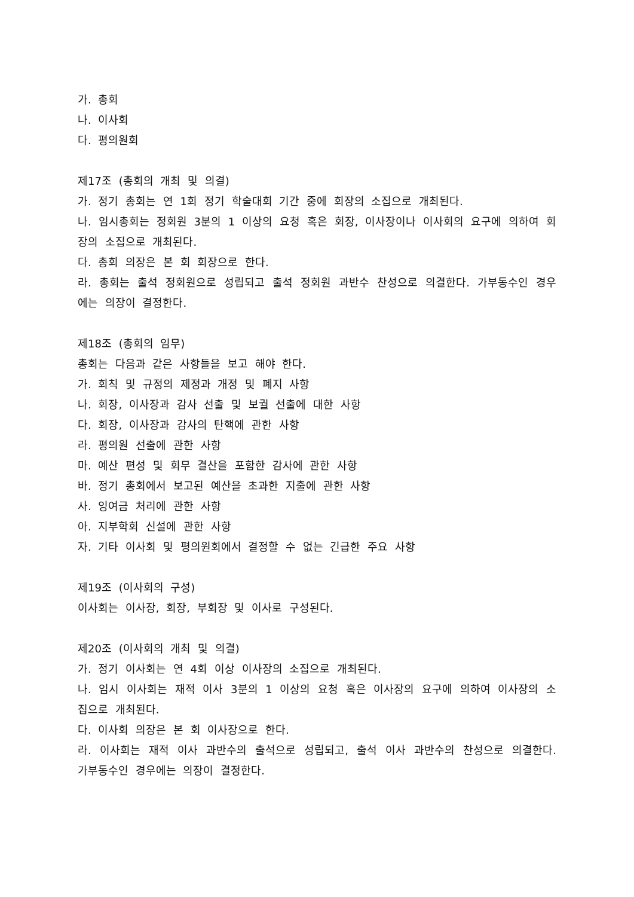가. 총회
나. 이사회
다. 평의원회
제17조 (총회의 개최 및 의결)
가. 정기 총회는 연 1회 정기 학술대회 기간 중에 회장의 소집으로 개최된다.
나. 임시총회는 정회원 3분의 1 이상의 요청 혹은 회장, 이사장이나 이사회의 요구에 의하여 회장의 소집으로 개최된다.
다. 총회 의장은 본 회 회장으로 한다.
라. 총회는 출석 정회원으로 성립되고 출석 정회원 과반수 찬성으로 의결한다. 가부동수인 경우에는 의장이 결정한다.
제18조 (총회의 임무)
총회는 다음과 같은 사항들을 보고 해야 한다.
가. 회칙 및 규정의 제정과 개정 및 폐지 사항
나. 회장, 이사장과 감사 선출 및 보궐 선출에 대한 사항
다. 회장, 이사장과 감사의 탄핵에 관한 사항
라. 평의원 선출에 관한 사항
마. 예산 편성 및 회무 결산을 포함한 감사에 관한 사항
바. 정기 총회에서 보고된 예산을 초과한 지출에 관한 사항
사. 잉여금 처리에 관한 사항
아. 지부학회 신설에 관한 사항
자. 기타 이사회 및 평의원회에서 결정할 수 없는 긴급한 주요 사항
제19조 (이사회의 구성)
이사회는 이사장, 회장, 부회장 및 이사로 구성된다.
제20조 (이사회의 개최 및 의결)
가. 정기 이사회는 연 4회 이상 이사장의 소집으로 개최된다.
나. 임시 이사회는 재적 이사 3분의 1 이상의 요청 혹은 이사장의 요구에 의하여 이사장의 소집으로 개최된다.
다. 이사회 의장은 본 회 이사장으로 한다.
라. 이사회는 재적 이사 과반수의 출석으로 성립되고, 출석 이사 과반수의 찬성으로 의결한다. 가부동수인 경우에는 의장이 결정한다.